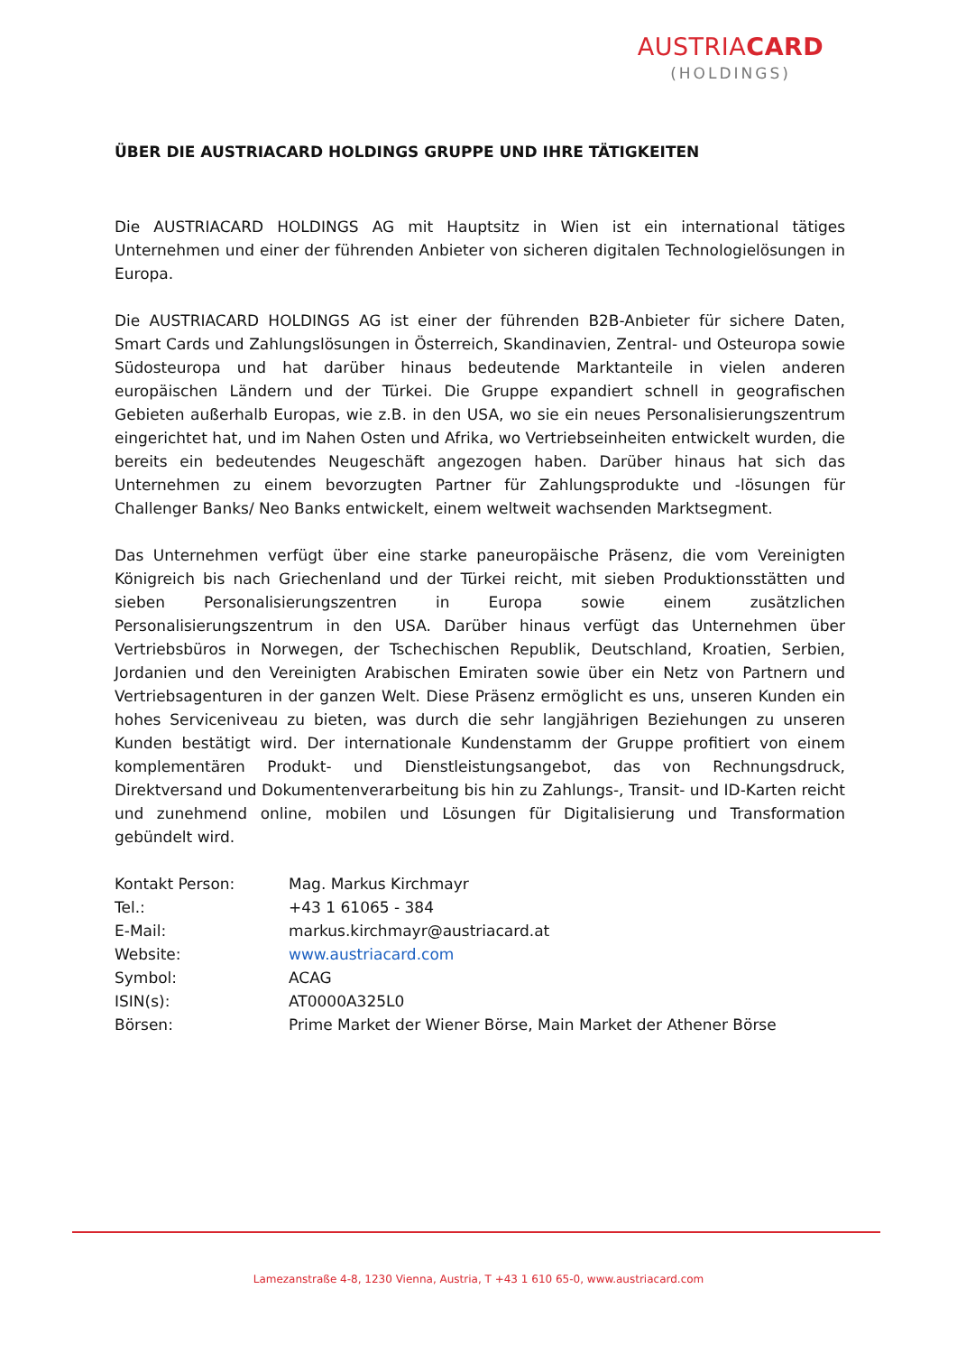AUSTRIACARD
(HOLDINGS)
ÜBER DIE AUSTRIACARD HOLDINGS GRUPPE UND IHRE TÄTIGKEITEN
Die AUSTRIACARD HOLDINGS AG mit Hauptsitz in Wien ist ein international tätiges Unternehmen und einer der führenden Anbieter von sicheren digitalen Technologielösungen in Europa.
Die AUSTRIACARD HOLDINGS AG ist einer der führenden B2B-Anbieter für sichere Daten, Smart Cards und Zahlungslösungen in Österreich, Skandinavien, Zentral- und Osteuropa sowie Südosteuropa und hat darüber hinaus bedeutende Marktanteile in vielen anderen europäischen Ländern und der Türkei. Die Gruppe expandiert schnell in geografischen Gebieten außerhalb Europas, wie z.B. in den USA, wo sie ein neues Personalisierungszentrum eingerichtet hat, und im Nahen Osten und Afrika, wo Vertriebseinheiten entwickelt wurden, die bereits ein bedeutendes Neugeschäft angezogen haben. Darüber hinaus hat sich das Unternehmen zu einem bevorzugten Partner für Zahlungsprodukte und -lösungen für Challenger Banks/ Neo Banks entwickelt, einem weltweit wachsenden Marktsegment.
Das Unternehmen verfügt über eine starke paneuropäische Präsenz, die vom Vereinigten Königreich bis nach Griechenland und der Türkei reicht, mit sieben Produktionsstätten und sieben Personalisierungszentren in Europa sowie einem zusätzlichen Personalisierungszentrum in den USA. Darüber hinaus verfügt das Unternehmen über Vertriebsbüros in Norwegen, der Tschechischen Republik, Deutschland, Kroatien, Serbien, Jordanien und den Vereinigten Arabischen Emiraten sowie über ein Netz von Partnern und Vertriebsagenturen in der ganzen Welt. Diese Präsenz ermöglicht es uns, unseren Kunden ein hohes Serviceniveau zu bieten, was durch die sehr langjährigen Beziehungen zu unseren Kunden bestätigt wird. Der internationale Kundenstamm der Gruppe profitiert von einem komplementären Produkt- und Dienstleistungsangebot, das von Rechnungsdruck, Direktversand und Dokumentenverarbeitung bis hin zu Zahlungs-, Transit- und ID-Karten reicht und zunehmend online, mobilen und Lösungen für Digitalisierung und Transformation gebündelt wird.
| Kontakt Person: | Mag. Markus Kirchmayr |
| Tel.: | +43 1 61065 - 384 |
| E-Mail: | markus.kirchmayr@austriacard.at |
| Website: | www.austriacard.com |
| Symbol: | ACAG |
| ISIN(s): | AT0000A325L0 |
| Börsen: | Prime Market der Wiener Börse, Main Market der Athener Börse |
Lamezanstraße 4-8, 1230 Vienna, Austria, T +43 1 610 65-0, www.austriacard.com